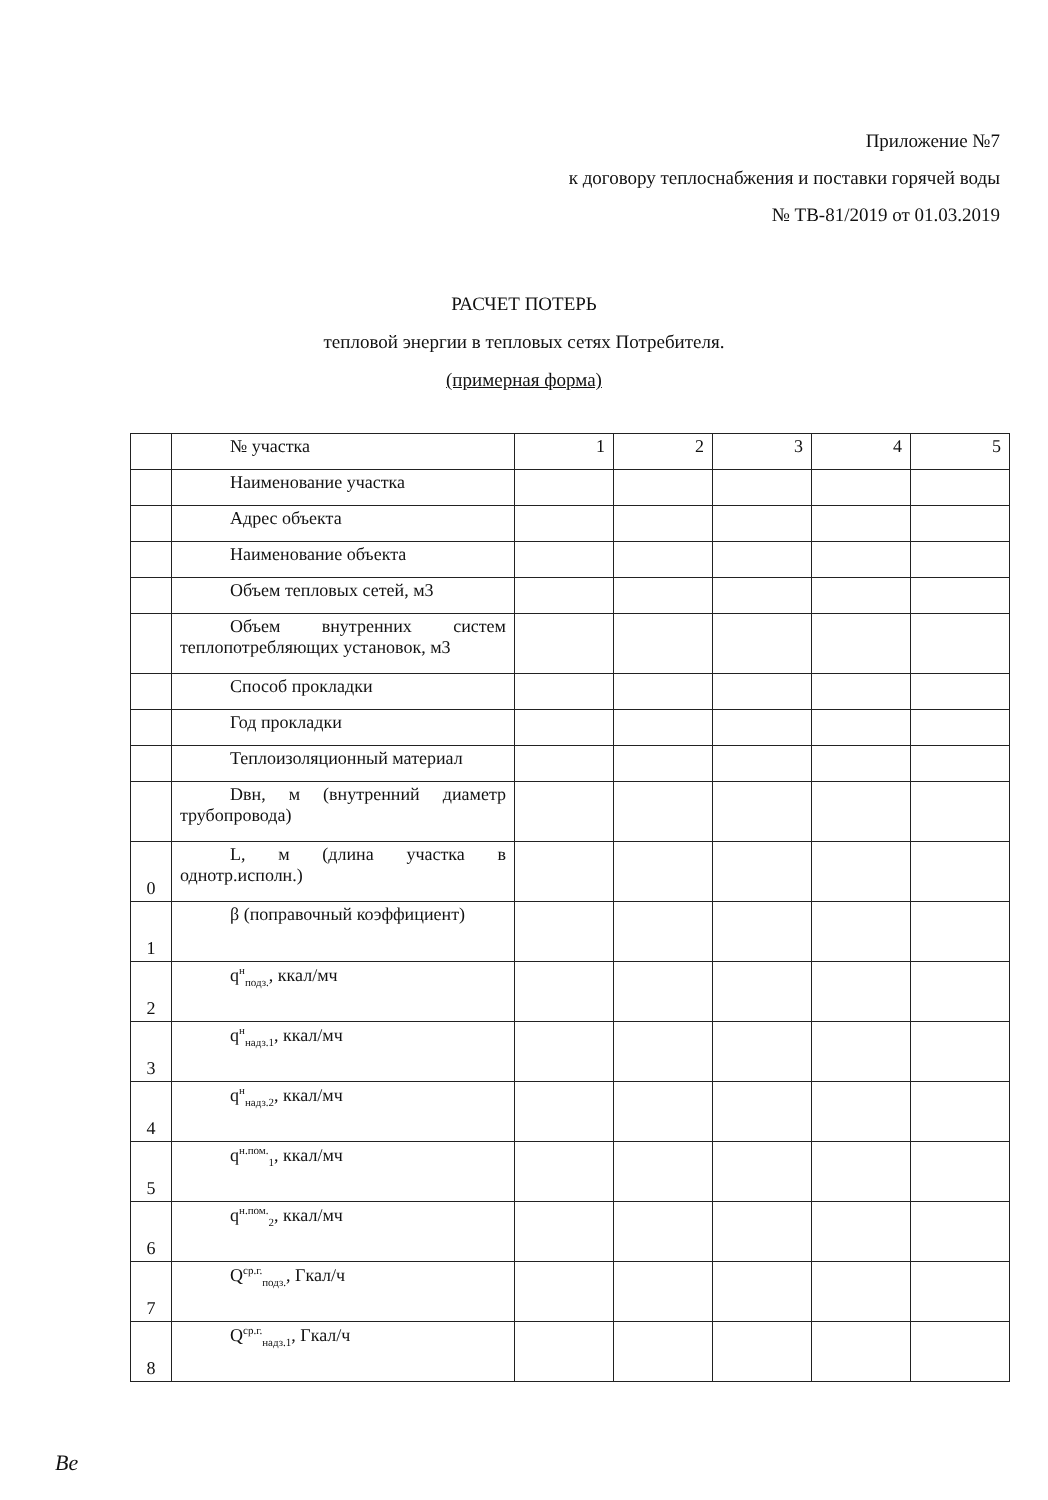Приложение №7
к договору теплоснабжения и поставки горячей воды
№ ТВ-81/2019 от 01.03.2019
РАСЧЕТ ПОТЕРЬ
тепловой энергии в тепловых сетях Потребителя.
(примерная форма)
| | № участка | 1 | 2 | 3 | 4 | 5 |
| | Наименование участка | | | | | |
| | Адрес объекта | | | | | |
| | Наименование объекта | | | | | |
| | Объем тепловых сетей, м3 | | | | | |
| | Объем внутренних систем теплопотребляющих установок, м3 | | | | | |
| | Способ прокладки | | | | | |
| | Год прокладки | | | | | |
| | Теплоизоляционный материал | | | | | |
| | Dвн, м (внутренний диаметр трубопровода) | | | | | |
| 0 | L, м (длина участка в однотр.исполн.) | | | | | |
| 1 | β (поправочный коэффициент) | | | | | |
| 2 | q<sup>н</sup><sub>подз.</sub>, ккал/мч | | | | | |
| 3 | q<sup>н</sup><sub>надз.1</sub>, ккал/мч | | | | | |
| 4 | q<sup>н</sup><sub>надз.2</sub>, ккал/мч | | | | | |
| 5 | q<sup>н.пом.</sup><sub>1</sub>, ккал/мч | | | | | |
| 6 | q<sup>н.пом.</sup><sub>2</sub>, ккал/мч | | | | | |
| 7 | Q<sup>ср.г.</sup><sub>подз.</sub>, Гкал/ч | | | | | |
| 8 | Q<sup>ср.г.</sup><sub>надз.1</sub>, Гкал/ч | | | | | |
Ве